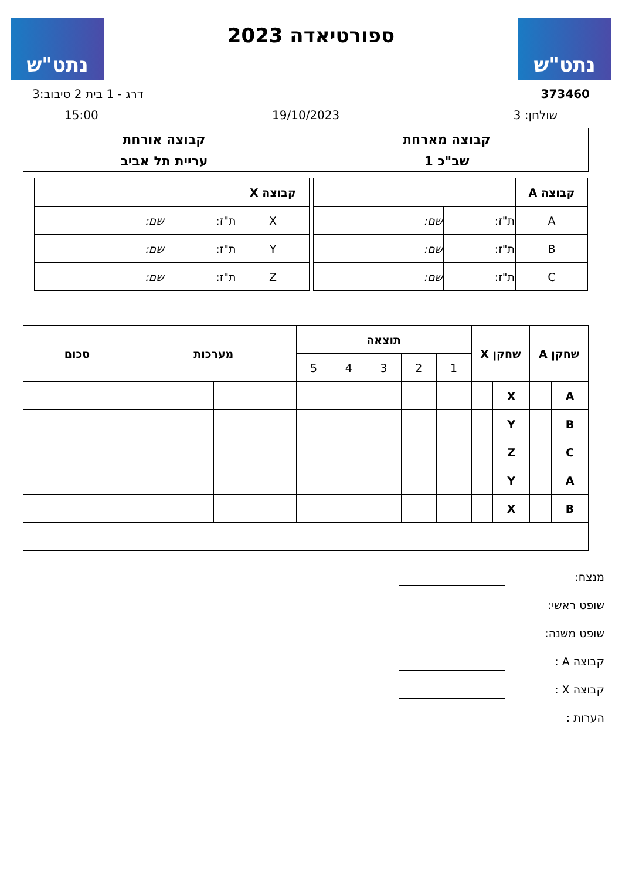נתט"ש
ספורטיאדה 2023
נתט"ש
373460 דרג - 1 בית 2 סיבוב:3
שולחן: 3 19/10/2023 15:00
| קבוצה מארחת | קבוצה אורחת |
| שב"כ 1 | עריית תל אביב |
| קבוצה A | | |
| A | ת"ז: | שם: |
| B | ת"ז: | שם: |
| C | ת"ז: | שם: |
| קבוצה X | | |
| X | ת"ז: | שם: |
| Y | ת"ז: | שם: |
| Z | ת"ז: | שם: |
| שחקן A | | שחקן X | | תוצאה | | | | | מערכות | | סכום | |
| --- | --- | --- | --- | --- | --- | --- | --- | --- | --- | --- | --- | --- |
| | | | | 1 | 2 | 3 | 4 | 5 | | | | |
| A | | X | | | | | | | | | | |
| B | | Y | | | | | | | | | | |
| C | | Z | | | | | | | | | | |
| A | | Y | | | | | | | | | | |
| B | | X | | | | | | | | | | |
מנצח:
שופט ראשי:
שופט משנה:
קבוצה A :
קבוצה X :
הערות :